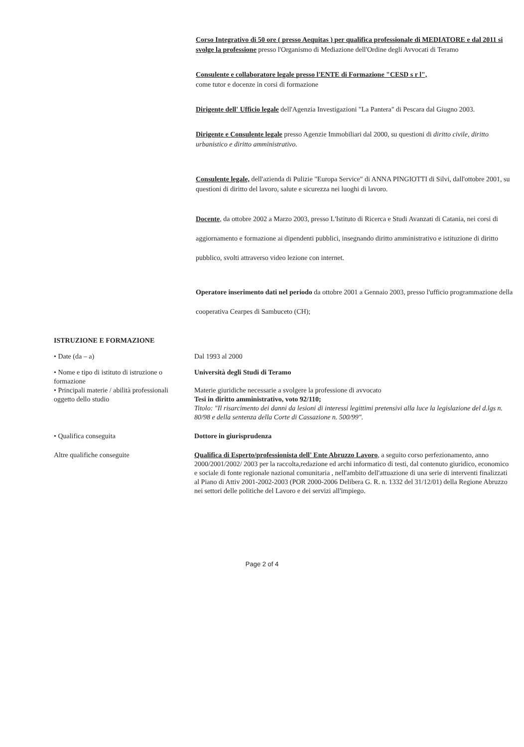Corso Integrativo di 50 ore ( presso Aequitas ) per qualifica professionale di MEDIATORE e dal 2011 si svolge la professione presso l'Organismo di Mediazione dell'Ordine degli Avvocati di Teramo
Consulente e collaboratore legale presso l'ENTE di Formazione "CESD s r l",
come tutor e docenze in corsi di formazione
Dirigente dell' Ufficio legale dell'Agenzia Investigazioni "La Pantera" di Pescara dal Giugno 2003.
Dirigente e Consulente legale presso Agenzie Immobiliari dal 2000, su questioni di diritto civile, diritto urbanistico e diritto amministrativo.
Consulente legale, dell'azienda di Pulizie "Europa Service" di ANNA PINGIOTTI di Silvi, dall'ottobre 2001, su questioni di diritto del lavoro, salute e sicurezza nei luoghi di lavoro.
Docente, da ottobre 2002 a Marzo 2003, presso L'Istituto di Ricerca e Studi Avanzati di Catania, nei corsi di aggiornamento e formazione ai dipendenti pubblici, insegnando diritto amministrativo e istituzione di diritto pubblico, svolti attraverso video lezione con internet.
Operatore inserimento dati nel periodo da ottobre 2001 a Gennaio 2003, presso l'ufficio programmazione della cooperativa Cearpes di Sambuceto (CH);
ISTRUZIONE E FORMAZIONE
• Date (da – a) Dal 1993 al 2000
• Nome e tipo di istituto di istruzione o formazione
• Principali materie / abilità professionali oggetto dello studio
Università degli Studi di Teramo
Materie giuridiche necessarie a svolgere la professione di avvocato
Tesi in diritto amministrativo, voto 92/110;
Titolo: "Il risarcimento dei danni da lesioni di interessi legittimi pretensivi alla luce la legislazione del d.lgs n. 80/98 e della sentenza della Corte di Cassazione n. 500/99".
• Qualifica conseguita Dottore in giurisprudenza
Altre qualifiche conseguite Qualifica di Esperto/professionista dell' Ente Abruzzo Lavoro, a seguito corso perfezionamento, anno 2000/2001/2002/ 2003 per la raccolta,redazione ed archi informatico di testi, dal contenuto giuridico, economico e sociale di fonte regionale nazional comunitaria , nell'ambito dell'attuazione di una serie di interventi finalizzati al Piano di Attiv 2001-2002-2003 (POR 2000-2006 Delibera G. R. n. 1332 del 31/12/01) della Regione Abruzzo nei settori delle politiche del Lavoro e dei servizi all'impiego.
Page 2 of 4